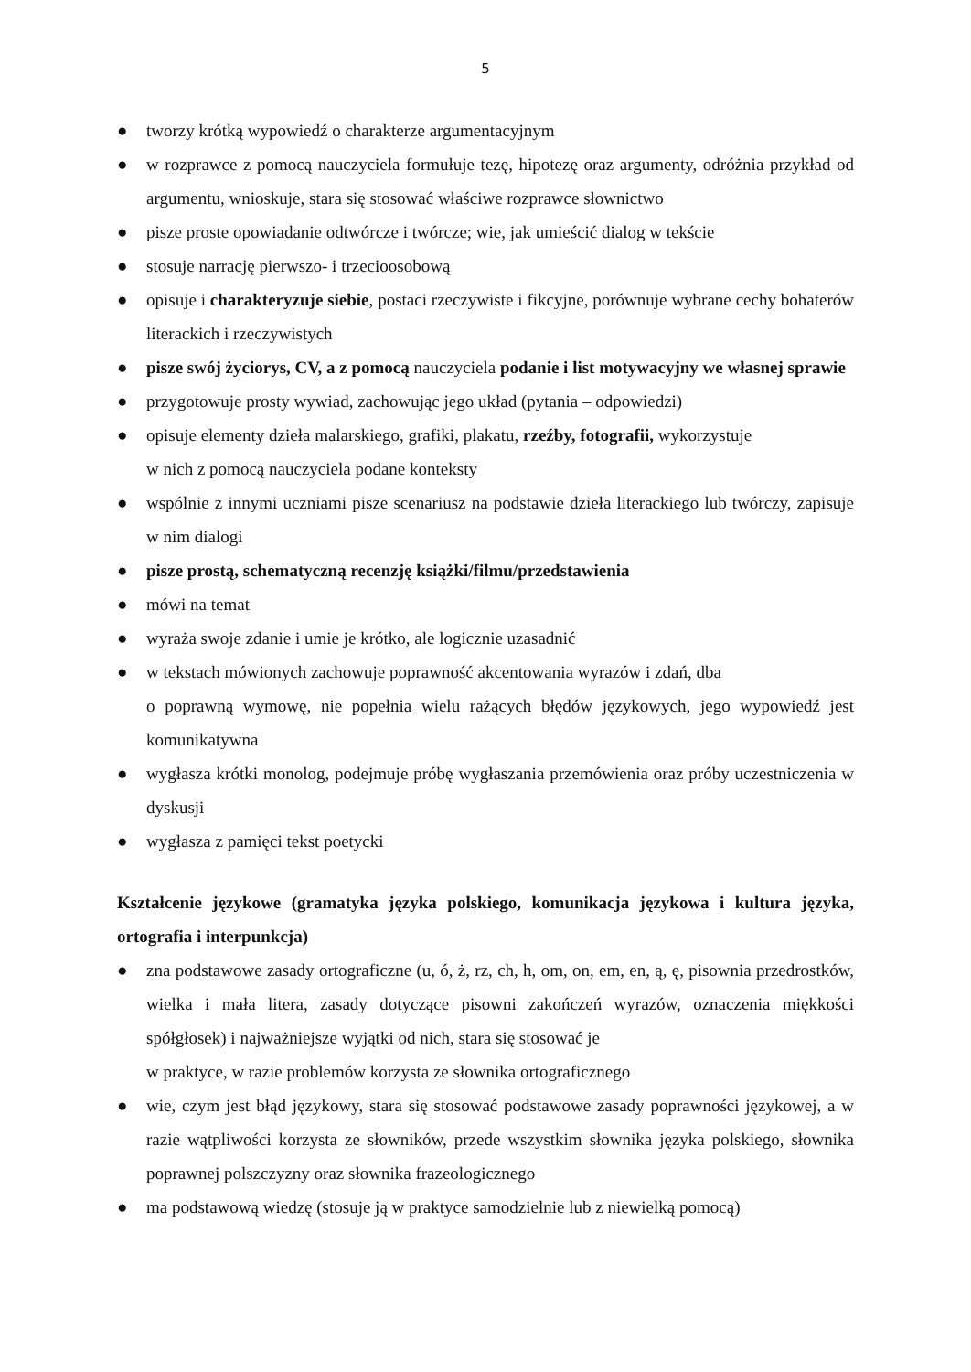5
● tworzy krótką wypowiedź o charakterze argumentacyjnym
● w rozprawce z pomocą nauczyciela formułuje tezę, hipotezę oraz argumenty, odróżnia przykład od argumentu, wnioskuje, stara się stosować właściwe rozprawce słownictwo
● pisze proste opowiadanie odtwórcze i twórcze; wie, jak umieścić dialog w tekście
● stosuje narrację pierwszo- i trzecioosobową
● opisuje i charakteryzuje siebie, postaci rzeczywiste i fikcyjne, porównuje wybrane cechy bohaterów literackich i rzeczywistych
● pisze swój życiorys, CV, a z pomocą nauczyciela podanie i list motywacyjny we własnej sprawie
● przygotowuje prosty wywiad, zachowując jego układ (pytania – odpowiedzi)
● opisuje elementy dzieła malarskiego, grafiki, plakatu, rzeźby, fotografii, wykorzystuje
w nich z pomocą nauczyciela podane konteksty
● wspólnie z innymi uczniami pisze scenariusz na podstawie dzieła literackiego lub twórczy, zapisuje w nim dialogi
● pisze prostą, schematyczną recenzję książki/filmu/przedstawienia
● mówi na temat
● wyraża swoje zdanie i umie je krótko, ale logicznie uzasadnić
● w tekstach mówionych zachowuje poprawność akcentowania wyrazów i zdań, dba
o poprawną wymowę, nie popełnia wielu rażących błędów językowych, jego wypowiedź jest komunikatywna
● wygłasza krótki monolog, podejmuje próbę wygłaszania przemówienia oraz próby uczestniczenia w dyskusji
● wygłasza z pamięci tekst poetycki
Kształcenie językowe (gramatyka języka polskiego, komunikacja językowa i kultura języka, ortografia i interpunkcja)
● zna podstawowe zasady ortograficzne (u, ó, ż, rz, ch, h, om, on, em, en, ą, ę, pisownia przedrostków, wielka i mała litera, zasady dotyczące pisowni zakończeń wyrazów, oznaczenia miękkości spółgłosek) i najważniejsze wyjątki od nich, stara się stosować je
w praktyce, w razie problemów korzysta ze słownika ortograficznego
● wie, czym jest błąd językowy, stara się stosować podstawowe zasady poprawności językowej, a w razie wątpliwości korzysta ze słowników, przede wszystkim słownika języka polskiego, słownika poprawnej polszczyzny oraz słownika frazeologicznego
● ma podstawową wiedzę (stosuje ją w praktyce samodzielnie lub z niewielką pomocą)